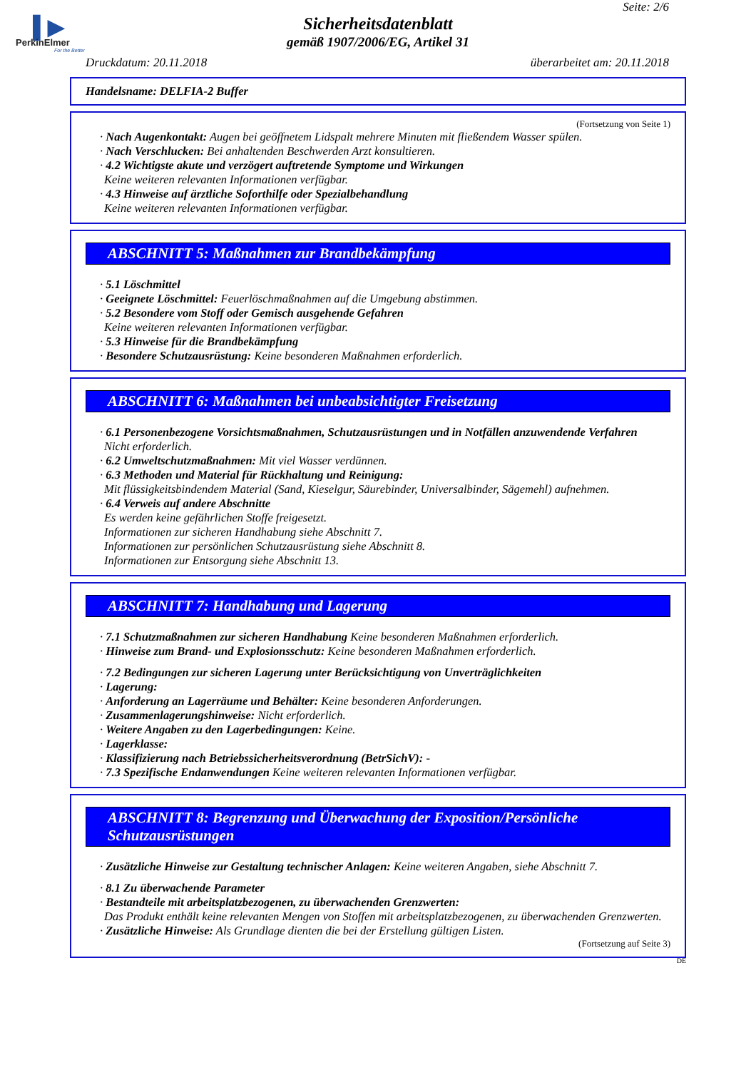▌▶
PerkinElmer
For the Better
Seite: 2/6
Sicherheitsdatenblatt
gemäß 1907/2006/EG, Artikel 31
Druckdatum: 20.11.2018 überarbeitet am: 20.11.2018
Handelsname: DELFIA-2 Buffer
(Fortsetzung von Seite 1)
· Nach Augenkontakt: Augen bei geöffnetem Lidspalt mehrere Minuten mit fließendem Wasser spülen.
· Nach Verschlucken: Bei anhaltenden Beschwerden Arzt konsultieren.
· 4.2 Wichtigste akute und verzögert auftretende Symptome und Wirkungen
Keine weiteren relevanten Informationen verfügbar.
· 4.3 Hinweise auf ärztliche Soforthilfe oder Spezialbehandlung
Keine weiteren relevanten Informationen verfügbar.
ABSCHNITT 5: Maßnahmen zur Brandbekämpfung
· 5.1 Löschmittel
· Geeignete Löschmittel: Feuerlöschmaßnahmen auf die Umgebung abstimmen.
· 5.2 Besondere vom Stoff oder Gemisch ausgehende Gefahren
Keine weiteren relevanten Informationen verfügbar.
· 5.3 Hinweise für die Brandbekämpfung
· Besondere Schutzausrüstung: Keine besonderen Maßnahmen erforderlich.
ABSCHNITT 6: Maßnahmen bei unbeabsichtigter Freisetzung
· 6.1 Personenbezogene Vorsichtsmaßnahmen, Schutzausrüstungen und in Notfällen anzuwendende Verfahren
Nicht erforderlich.
· 6.2 Umweltschutzmaßnahmen: Mit viel Wasser verdünnen.
· 6.3 Methoden und Material für Rückhaltung und Reinigung:
Mit flüssigkeitsbindendem Material (Sand, Kieselgur, Säurebinder, Universalbinder, Sägemehl) aufnehmen.
· 6.4 Verweis auf andere Abschnitte
Es werden keine gefährlichen Stoffe freigesetzt.
Informationen zur sicheren Handhabung siehe Abschnitt 7.
Informationen zur persönlichen Schutzausrüstung siehe Abschnitt 8.
Informationen zur Entsorgung siehe Abschnitt 13.
ABSCHNITT 7: Handhabung und Lagerung
· 7.1 Schutzmaßnahmen zur sicheren Handhabung Keine besonderen Maßnahmen erforderlich.
· Hinweise zum Brand- und Explosionsschutz: Keine besonderen Maßnahmen erforderlich.
· 7.2 Bedingungen zur sicheren Lagerung unter Berücksichtigung von Unverträglichkeiten
· Lagerung:
· Anforderung an Lagerräume und Behälter: Keine besonderen Anforderungen.
· Zusammenlagerungshinweise: Nicht erforderlich.
· Weitere Angaben zu den Lagerbedingungen: Keine.
· Lagerklasse:
· Klassifizierung nach Betriebssicherheitsverordnung (BetrSichV): -
· 7.3 Spezifische Endanwendungen Keine weiteren relevanten Informationen verfügbar.
ABSCHNITT 8: Begrenzung und Überwachung der Exposition/Persönliche Schutzausrüstungen
· Zusätzliche Hinweise zur Gestaltung technischer Anlagen: Keine weiteren Angaben, siehe Abschnitt 7.
· 8.1 Zu überwachende Parameter
· Bestandteile mit arbeitsplatzbezogenen, zu überwachenden Grenzwerten:
Das Produkt enthält keine relevanten Mengen von Stoffen mit arbeitsplatzbezogenen, zu überwachenden Grenzwerten.
· Zusätzliche Hinweise: Als Grundlage dienten die bei der Erstellung gültigen Listen.
(Fortsetzung auf Seite 3)
DE